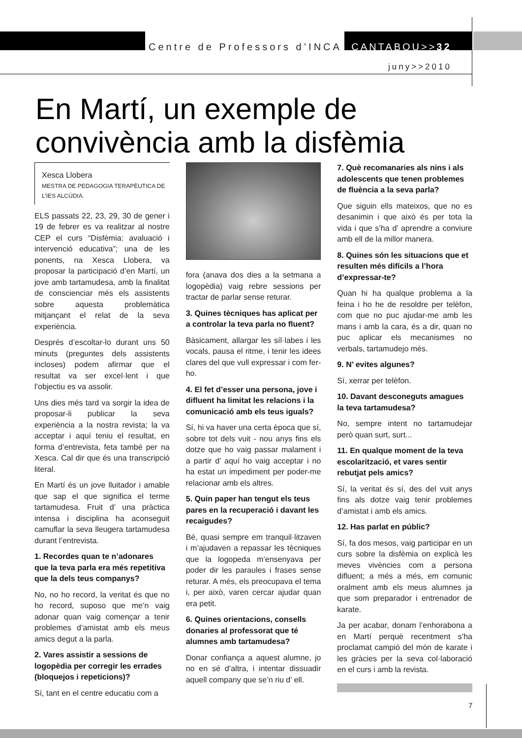Centre de Professors d’INCA CANTABOU>>32
juny>>2010
En Martí, un exemple de convivència amb la disfèmia
Xesca Llobera
MESTRA DE PEDAGOGIA TERAPÈUTICA DE L’IES ALCÚDIA.
ELS passats 22, 23, 29, 30 de gener i 19 de febrer es va realitzar al nostre CEP el curs “Disfèmia: avaluació i intervenció educativa”; una de les ponents, na Xesca Llobera, va proposar la participació d’en Martí, un jove amb tartamudesa, amb la finalitat de conscienciar més els assistents sobre aquesta problemàtica mitjançant el relat de la seva experiència.
Després d’escoltar-lo durant uns 50 minuts (preguntes dels assistents incloses) podem afirmar que el resultat va ser excel·lent i que l’objectiu es va assolir.
Uns dies més tard va sorgir la idea de proposar-li publicar la seva experiència a la nostra revista; la va acceptar i aquí teniu el resultat, en forma d’entrevista, feta també per na Xesca. Cal dir que és una transcripció literal.
En Martí és un jove lluitador i amable que sap el que significa el terme tartamudesa. Fruit d’ una pràctica intensa i disciplina ha aconseguit camuflar la seva lleugera tartamudesa durant l’entrevista.
1. Recordes quan te n’adonares que la teva parla era més repetitiva que la dels teus companys?
No, no ho record, la veritat és que no ho record, suposo que me’n vaig adonar quan vaig començar a tenir problemes d’amistat amb els meus amics degut a la parla.
2. Vares assistir a sessions de logopèdia per corregir les errades (bloquejos i repeticions)?
Sí, tant en el centre educatiu com a
fora (anava dos dies a la setmana a logopèdia) vaig rebre sessions per tractar de parlar sense returar.
3. Quines tècniques has aplicat per a controlar la teva parla no fluent?
Bàsicament, allargar les síl·labes i les vocals, pausa el ritme, i tenir les idees clares del que vull expressar i com fer-ho.
4. El fet d’esser una persona, jove i difluent ha limitat les relacions i la comunicació amb els teus iguals?
Sí, hi va haver una certa època que sí, sobre tot dels vuit - nou anys fins els dotze que ho vaig passar malament i a partir d’ aquí ho vaig acceptar i no ha estat un impediment per poder-me relacionar amb els altres.
5. Quin paper han tengut els teus pares en la recuperació i davant les recaigudes?
Bé, quasi sempre em tranquil·litzaven i m’ajudaven a repassar les tècniques que la logopeda m’ensenyava per poder dir les paraules i frases sense returar. A més, els preocupava el tema i, per això, varen cercar ajudar quan era petit.
6. Quines orientacions, consells donaries al professorat que té alumnes amb tartamudesa?
Donar confiança a aquest alumne, jo no en sé d’altra, i intentar dissuadir aquell company que se’n riu d’ ell.
7. Què recomanaries als nins i als adolescents que tenen problemes de fluència a la seva parla?
Que siguin ells mateixos, que no es desanimin i que això és per tota la vida i que s’ha d’ aprendre a conviure amb ell de la millor manera.
8. Quines són les situacions que et resulten més difícils a l’hora d’expressar-te?
Quan hi ha qualque problema a la feina i ho he de resoldre per telèfon, com que no puc ajudar-me amb les mans i amb la cara, és a dir, quan no puc aplicar els mecanismes no verbals, tartamudejo més.
9. N’ evites algunes?
Sí, xerrar per telèfon.
10. Davant desconeguts amagues la teva tartamudesa?
No, sempre intent no tartamudejar però quan surt, surt...
11. En qualque moment de la teva escolarització, et vares sentir rebutjat pels amics?
Sí, la veritat és sí, des del vuit anys fins als dotze vaig tenir problemes d’amistat i amb els amics.
12. Has parlat en públic?
Sí, fa dos mesos, vaig participar en un curs sobre la disfèmia on explicà les meves vivències com a persona difluent; a més a més, em comunic oralment amb els meus alumnes ja que som preparador i entrenador de karate.
Ja per acabar, donam l’enhorabona a en Martí perquè recentment s’ha proclamat campió del món de karate i les gràcies per la seva col·laboració en el curs i amb la revista.
7